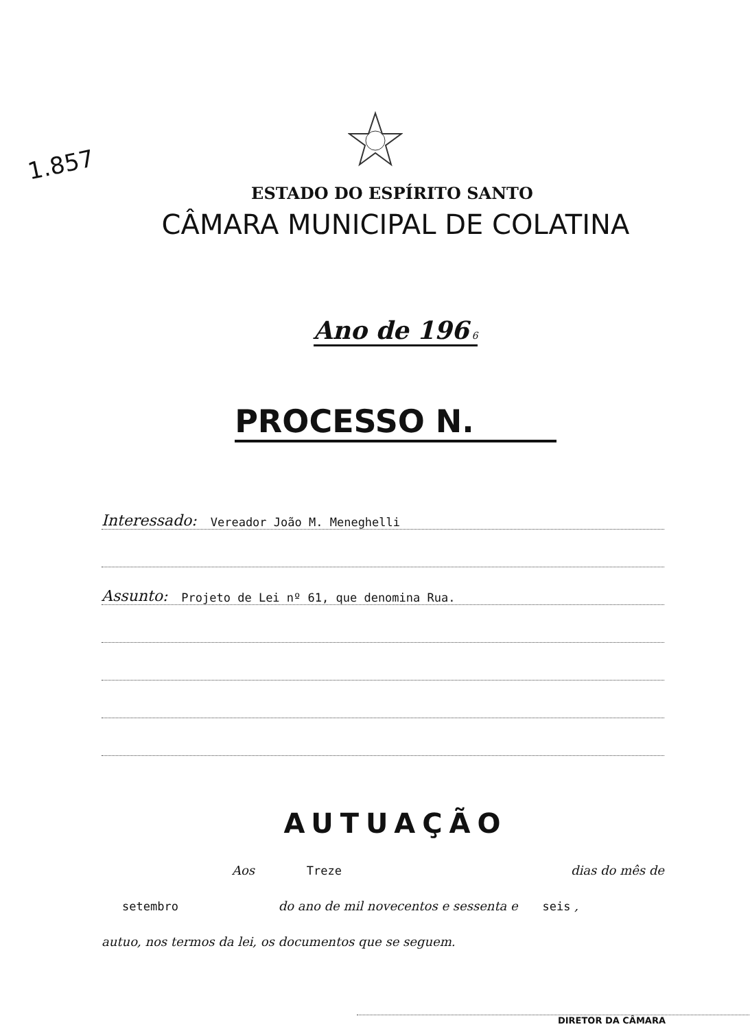1.857
ESTADO DO ESPÍRITO SANTO
CÂMARA MUNICIPAL DE COLATINA
Ano de 196 6
PROCESSO N.
Interessado: Vereador João M. Meneghelli
Assunto: Projeto de Lei nº 61, que denomina Rua.
AUTUAÇÃO
Aos Treze dias do mês de
setembro do ano de mil novecentos e sessenta e seis ,
autuo, nos termos da lei, os documentos que se seguem.
DIRETOR DA CÂMARA